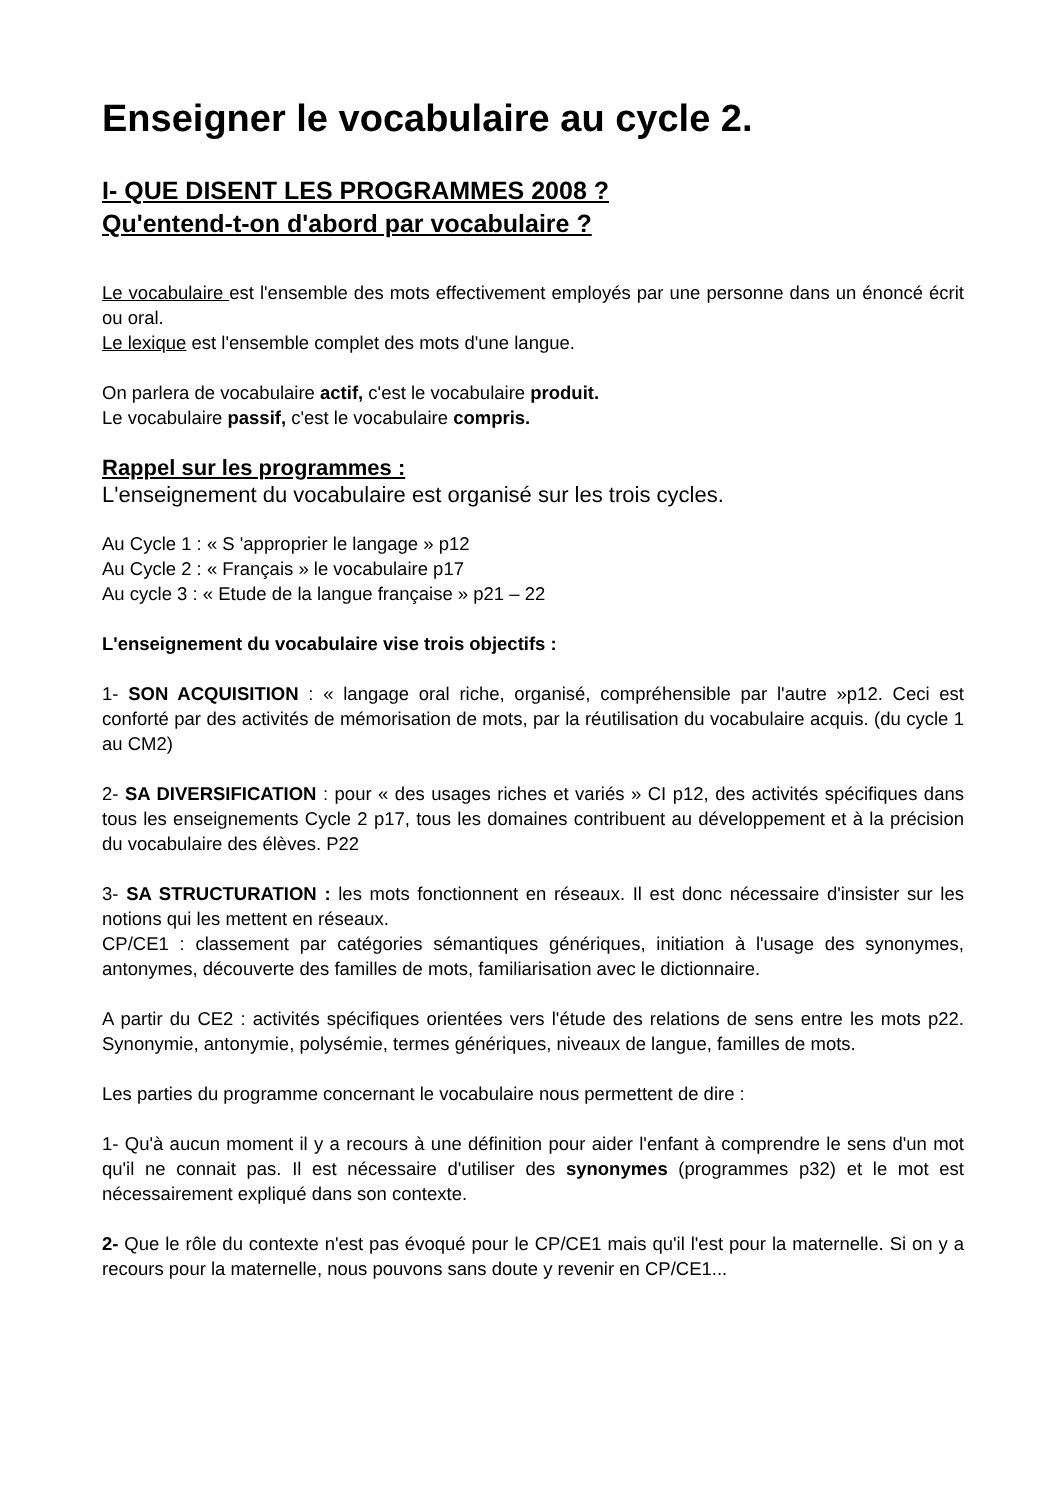Enseigner le vocabulaire au cycle 2.
I- QUE DISENT LES PROGRAMMES 2008 ?
Qu'entend-t-on d'abord par vocabulaire ?
Le vocabulaire est l'ensemble des mots effectivement employés par une personne dans un énoncé écrit ou oral.
Le lexique est l'ensemble complet des mots d'une langue.
On parlera de vocabulaire actif, c'est le vocabulaire produit.
Le vocabulaire passif, c'est le vocabulaire compris.
Rappel sur les programmes :
L'enseignement du vocabulaire est organisé sur les trois cycles.
Au Cycle 1 : « S 'approprier le langage » p12
Au Cycle 2 : « Français » le vocabulaire p17
Au cycle 3 : « Etude de la langue française » p21 – 22
L'enseignement du vocabulaire vise trois objectifs :
1- SON ACQUISITION : « langage oral riche, organisé, compréhensible par l'autre »p12. Ceci est conforté par des activités de mémorisation de mots, par la réutilisation du vocabulaire acquis. (du cycle 1 au CM2)
2- SA DIVERSIFICATION : pour « des usages riches et variés » CI p12, des activités spécifiques dans tous les enseignements Cycle 2 p17, tous les domaines contribuent au développement et à la précision du vocabulaire des élèves. P22
3- SA STRUCTURATION : les mots fonctionnent en réseaux. Il est donc nécessaire d'insister sur les notions qui les mettent en réseaux.
CP/CE1 : classement par catégories sémantiques génériques, initiation à l'usage des synonymes, antonymes, découverte des familles de mots, familiarisation avec le dictionnaire.
A partir du CE2 : activités spécifiques orientées vers l'étude des relations de sens entre les mots p22. Synonymie, antonymie, polysémie, termes génériques, niveaux de langue, familles de mots.
Les parties du programme concernant le vocabulaire nous permettent de dire :
1- Qu'à aucun moment il y a recours à une définition pour aider l'enfant à comprendre le sens d'un mot qu'il ne connait pas. Il est nécessaire d'utiliser des synonymes (programmes p32) et le mot est nécessairement expliqué dans son contexte.
2- Que le rôle du contexte n'est pas évoqué pour le CP/CE1 mais qu'il l'est pour la maternelle. Si on y a recours pour la maternelle, nous pouvons sans doute y revenir en CP/CE1...